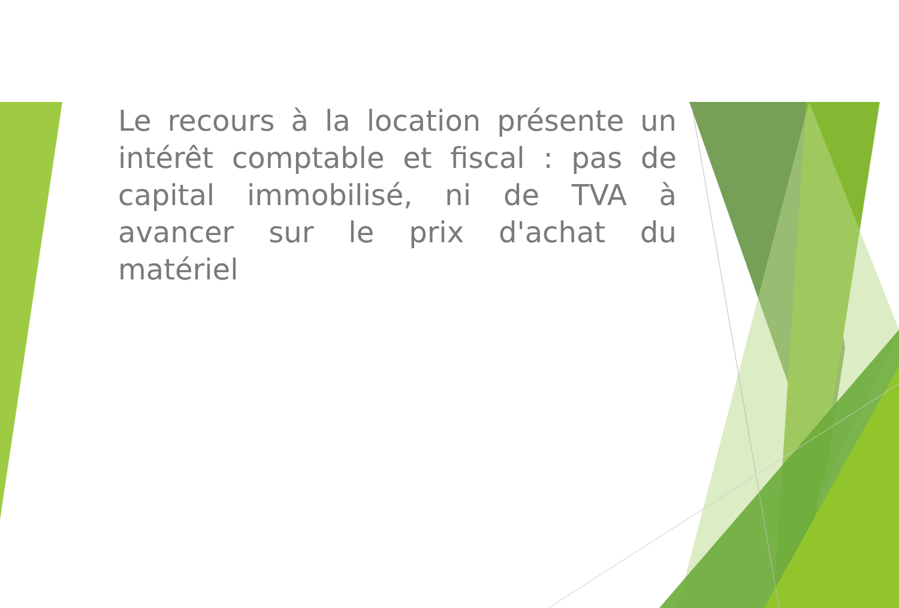Le recours à la location présente un intérêt comptable et fiscal : pas de capital immobilisé, ni de TVA à avancer sur le prix d'achat du matériel